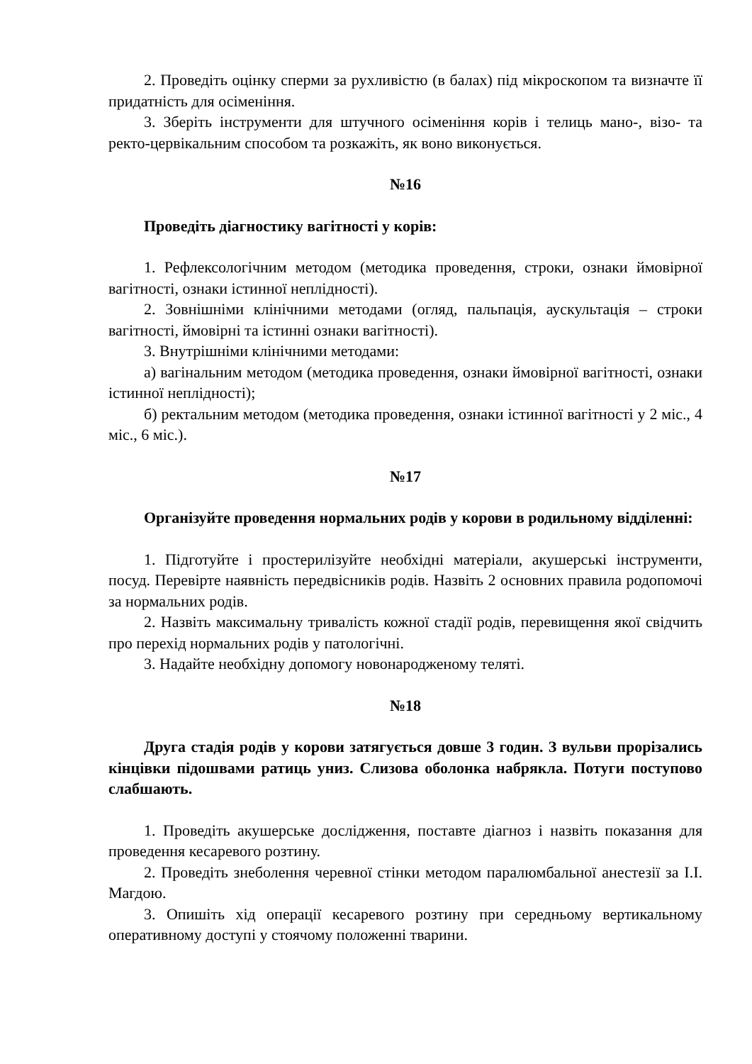2. Проведіть оцінку сперми за рухливістю (в балах) під мікроскопом та визначте її придатність для осіменіння.
3. Зберіть інструменти для штучного осіменіння корів і телиць мано-, візо- та ректо-цервікальним способом та розкажіть, як воно виконується.
№16
Проведіть діагностику вагітності у корів:
1. Рефлексологічним методом (методика проведення, строки, ознаки ймовірної вагітності, ознаки істинної неплідності).
2. Зовнішніми клінічними методами (огляд, пальпація, аускультація – строки вагітності, ймовірні та істинні ознаки вагітності).
3. Внутрішніми клінічними методами:
а) вагінальним методом (методика проведення, ознаки ймовірної вагітності, ознаки істинної неплідності);
б) ректальним методом (методика проведення, ознаки істинної вагітності у 2 міс., 4 міс., 6 міс.).
№17
Організуйте проведення нормальних родів у корови в родильному відділенні:
1. Підготуйте і простерилізуйте необхідні матеріали, акушерські інструменти, посуд. Перевірте наявність передвісників родів. Назвіть 2 основних правила родопомочі за нормальних родів.
2. Назвіть максимальну тривалість кожної стадії родів, перевищення якої свідчить про перехід нормальних родів у патологічні.
3. Надайте необхідну допомогу новонародженому теляті.
№18
Друга стадія родів у корови затягується довше 3 годин. З вульви прорізались кінцівки підошвами ратиць униз. Слизова оболонка набрякла. Потуги поступово слабшають.
1. Проведіть акушерське дослідження, поставте діагноз і назвіть показання для проведення кесаревого розтину.
2. Проведіть знеболення черевної стінки методом паралюмбальної анестезії за І.І. Магдою.
3. Опишіть хід операції кесаревого розтину при середньому вертикальному оперативному доступі у стоячому положенні тварини.